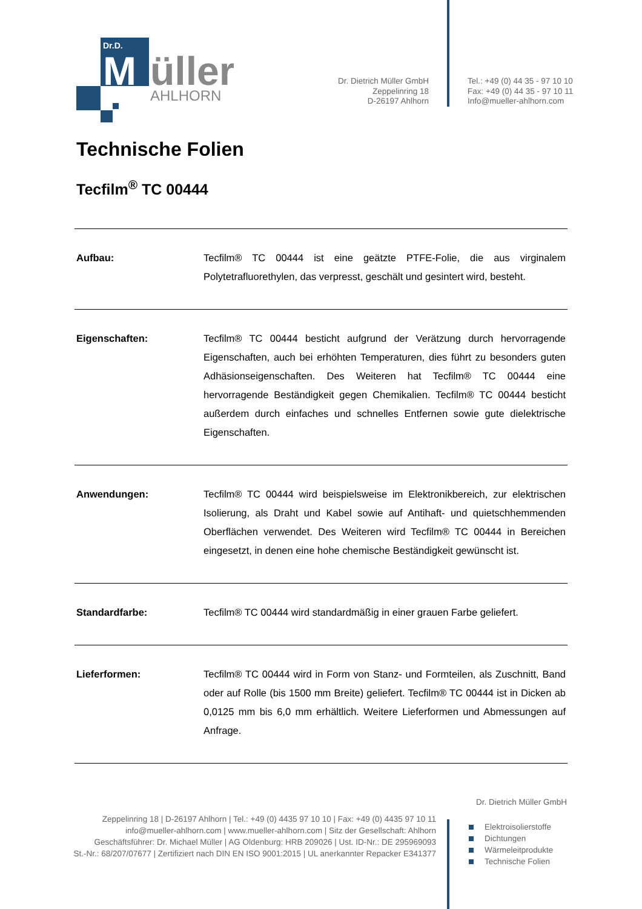Dr.D.
M
üller
AHLHORN
Dr. Dietrich Müller GmbH
Zeppelinring 18
D-26197 Ahlhorn
Tel.: +49 (0) 44 35 - 97 10 10
Fax: +49 (0) 44 35 - 97 10 11
Info@mueller-ahlhorn.com
Technische Folien
Tecfilm<sup>®</sup> TC 00444
| Aufbau: | Tecfilm® TC 00444 ist eine geätzte PTFE-Folie, die aus virginalem Polytetrafluorethylen, das verpresst, geschält und gesintert wird, besteht. |
| Eigenschaften: | Tecfilm® TC 00444 besticht aufgrund der Verätzung durch hervorragende Eigenschaften, auch bei erhöhten Temperaturen, dies führt zu besonders guten Adhäsionseigenschaften. Des Weiteren hat Tecfilm® TC 00444 eine hervorragende Beständigkeit gegen Chemikalien. Tecfilm® TC 00444 besticht außerdem durch einfaches und schnelles Entfernen sowie gute dielektrische Eigenschaften. |
| Anwendungen: | Tecfilm® TC 00444 wird beispielsweise im Elektronikbereich, zur elektrischen Isolierung, als Draht und Kabel sowie auf Antihaft- und quietschhemmenden Oberflächen verwendet. Des Weiteren wird Tecfilm® TC 00444 in Bereichen eingesetzt, in denen eine hohe chemische Beständigkeit gewünscht ist. |
| Standardfarbe: | Tecfilm® TC 00444 wird standardmäßig in einer grauen Farbe geliefert. |
| Lieferformen: | Tecfilm® TC 00444 wird in Form von Stanz- und Formteilen, als Zuschnitt, Band oder auf Rolle (bis 1500 mm Breite) geliefert. Tecfilm® TC 00444 ist in Dicken ab 0,0125 mm bis 6,0 mm erhältlich. Weitere Lieferformen und Abmessungen auf Anfrage. |
Dr. Dietrich Müller GmbH
Elektroisolierstoffe
Dichtungen
Wärmeleitprodukte
Technische Folien
Zeppelinring 18 | D-26197 Ahlhorn | Tel.: +49 (0) 4435 97 10 10 | Fax: +49 (0) 4435 97 10 11
info@mueller-ahlhorn.com | www.mueller-ahlhorn.com | Sitz der Gesellschaft: Ahlhorn
Geschäftsführer: Dr. Michael Müller | AG Oldenburg: HRB 209026 | Ust. ID-Nr.: DE 295969093
St.-Nr.: 68/207/07677 | Zertifiziert nach DIN EN ISO 9001:2015 | UL anerkannter Repacker E341377